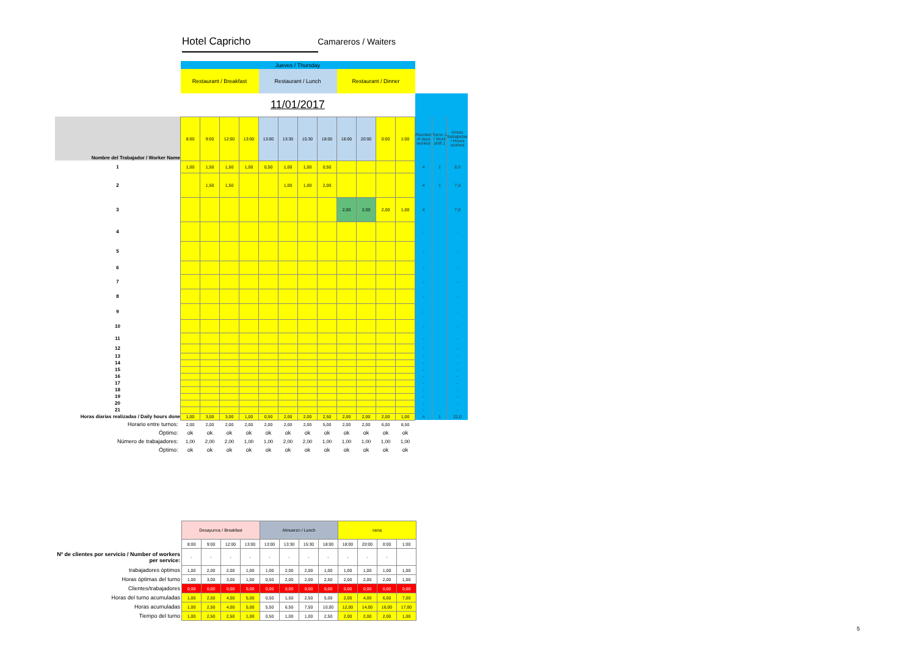Hotel Capricho Camareros / Waiters
| | Jueves / Thursday | | | | | | | | | | | | | | |
| | Restaurant / Breakfast | | | | Restaurant / Lunch | | | | Restaurant / Dinner | | | | | | |
| | 11/01/2017 | | | | | | | | | | | | | | |
| Nombre del Trabajador / Worker Name | 8:00 | 9:00 | 12:00 | 13:00 | 13:00 | 13:30 | 15:30 | 18:00 | 18:00 | 20:00 | 0:00 | 1:00 | /Number of days worked | Turno 1 / Work shift 1 | Horas trabajadas / Hours worked |
| 1 | 1,00 | 1,50 | 1,50 | 1,00 | 0,50 | 1,00 | 1,00 | 0,50 | | | | | 4 | 1 | 8,0 |
| 2 | | 1,50 | 1,50 | | | 1,00 | 1,00 | 2,00 | | | | | 4 | 1 | 7,0 |
| 3 | | | | | | | | | 2,00 | 2,00 | 2,00 | 1,00 | 4 | | 7,0 |
| 4 | | | | | | | | | | | | | - | | - |
| 5 | | | | | | | | | | | | | - | | - |
| 6 | | | | | | | | | | | | | - | | - |
| 7 | | | | | | | | | | | | | - | | - |
| 8 | | | | | | | | | | | | | - | | - |
| 9 | | | | | | | | | | | | | - | | - |
| 10 | | | | | | | | | | | | | - | | - |
| 11 | | | | | | | | | | | | | - | | - |
| 12 | | | | | | | | | | | | | - | | - |
| 13 | | | | | | | | | | | | | - | | - |
| 14 | | | | | | | | | | | | | - | | - |
| 15 | | | | | | | | | | | | | - | | - |
| 16 | | | | | | | | | | | | | - | | - |
| 17 | | | | | | | | | | | | | - | | - |
| 18 | | | | | | | | | | | | | - | | - |
| 19 | | | | | | | | | | | | | - | | - |
| 20 | | | | | | | | | | | | | - | | - |
| 21 | | | | | | | | | | | | | - | | - |
| Horas diarias realizadas / Daily hours done | 1,00 | 3,00 | 3,00 | 1,00 | 0,50 | 2,00 | 2,00 | 2,50 | 2,00 | 2,00 | 2,00 | 1,00 | 4 | 1 | 22,0 |
| Horario entre turnos: | 2,00 | 2,00 | 2,00 | 2,00 | 2,00 | 2,00 | 2,00 | 5,00 | 2,00 | 2,00 | 6,00 | 8,50 | | | |
| Óptimo: | ok | ok | ok | ok | ok | ok | ok | ok | ok | ok | ok | ok | | | |
| Número de trabajadores: | 1,00 | 2,00 | 2,00 | 1,00 | 1,00 | 2,00 | 2,00 | 1,00 | 1,00 | 1,00 | 1,00 | 1,00 | | | |
| Óptimo: | ok | ok | ok | ok | ok | ok | ok | ok | ok | ok | ok | ok | | | |
| | Desayunos / Breakfast | | | | Almuerzo / Lunch | | | | cena | | | |
| | 8:00 | 9:00 | 12:00 | 13:00 | 13:00 | 13:30 | 15:30 | 18:00 | 18:00 | 20:00 | 0:00 | 1:00 |
| Nº de clientes por servicio / Number of workers per service: | - | - | - | - | - | - | - | - | - | - | - | |
| trabajadores óptimos | 1,00 | 2,00 | 2,00 | 1,00 | 1,00 | 2,00 | 2,00 | 1,00 | 1,00 | 1,00 | 1,00 | 1,00 |
| Horas óptimas del turno | 1,00 | 3,00 | 3,00 | 1,00 | 0,50 | 2,00 | 2,00 | 2,50 | 2,00 | 2,00 | 2,00 | 1,00 |
| Clientes/trabajadores | 0,00 | 0,00 | 0,00 | 0,00 | 0,00 | 0,00 | 0,00 | 0,00 | 0,00 | 0,00 | 0,00 | 0,00 |
| Horas del turno acumuladas | 1,00 | 2,50 | 4,00 | 5,00 | 0,50 | 1,50 | 2,50 | 5,00 | 2,00 | 4,00 | 6,00 | 7,00 |
| Horas acumuladas | 1,00 | 2,50 | 4,00 | 5,00 | 5,50 | 6,50 | 7,50 | 10,00 | 12,00 | 14,00 | 16,00 | 17,00 |
| Tiempo del turno | 1,00 | 2,50 | 2,50 | 1,00 | 0,50 | 1,00 | 1,00 | 2,50 | 2,00 | 2,00 | 2,00 | 1,00 |
5